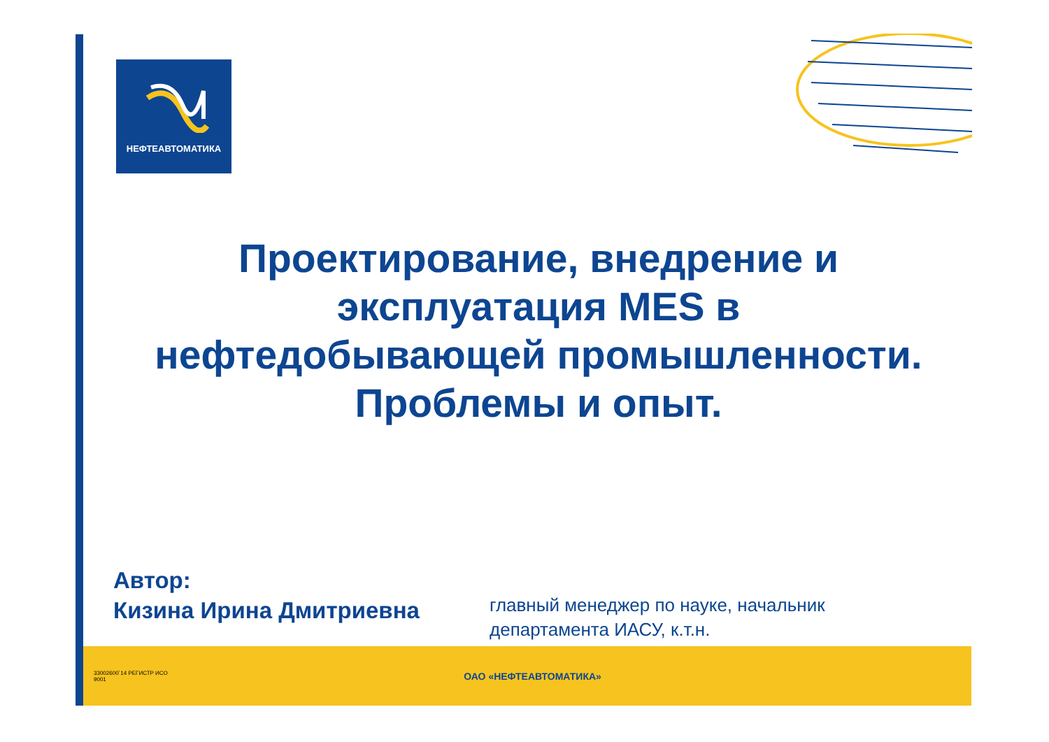НЕФТЕАВТОМАТИКА
Проектирование, внедрение и
эксплуатация MES в
нефтедобывающей промышленности.
Проблемы и опыт.
Автор:
Кизина Ирина Дмитриевна
главный менеджер по науке, начальник
департамента ИАСУ, к.т.н.
33002600`14 РЕГИСТР ИСО 9001
ОАО «НЕФТЕАВТОМАТИКА»